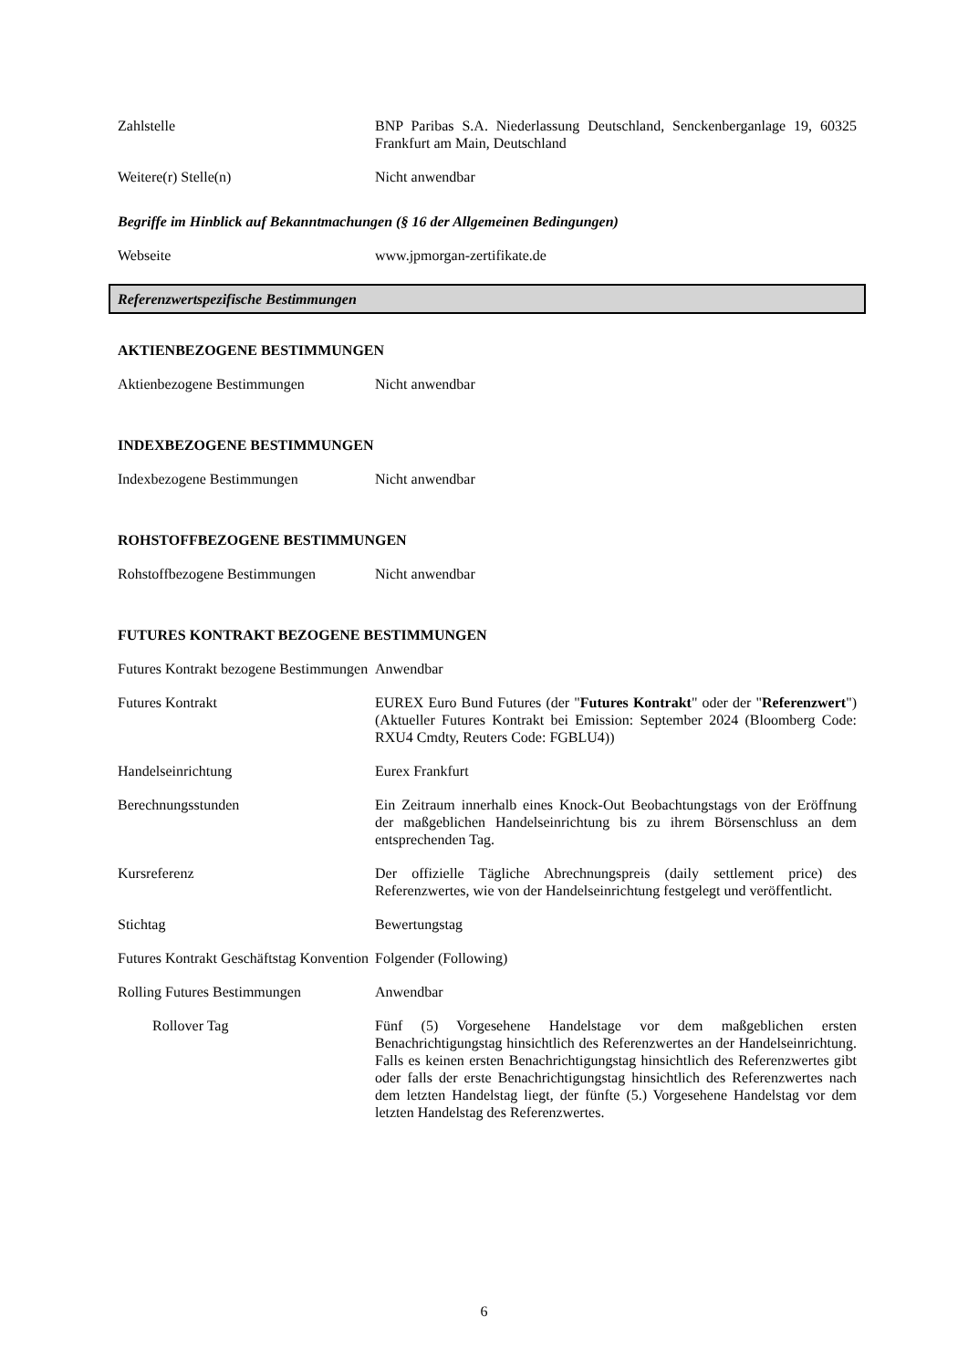Zahlstelle BNP Paribas S.A. Niederlassung Deutschland, Senckenberganlage 19, 60325 Frankfurt am Main, Deutschland
Weitere(r) Stelle(n) Nicht anwendbar
Begriffe im Hinblick auf Bekanntmachungen (§ 16 der Allgemeinen Bedingungen)
Webseite www.jpmorgan-zertifikate.de
Referenzwertspezifische Bestimmungen
AKTIENBEZOGENE BESTIMMUNGEN
Aktienbezogene Bestimmungen Nicht anwendbar
INDEXBEZOGENE BESTIMMUNGEN
Indexbezogene Bestimmungen Nicht anwendbar
ROHSTOFFBEZOGENE BESTIMMUNGEN
Rohstoffbezogene Bestimmungen Nicht anwendbar
FUTURES KONTRAKT BEZOGENE BESTIMMUNGEN
Futures Kontrakt bezogene Bestimmungen
Anwendbar
Futures Kontrakt EUREX Euro Bund Futures (der "Futures Kontrakt" oder der "Referenzwert") (Aktueller Futures Kontrakt bei Emission: September 2024 (Bloomberg Code: RXU4 Cmdty, Reuters Code: FGBLU4))
Handelseinrichtung Eurex Frankfurt
Berechnungsstunden Ein Zeitraum innerhalb eines Knock-Out Beobachtungstags von der Eröffnung der maßgeblichen Handelseinrichtung bis zu ihrem Börsenschluss an dem entsprechenden Tag.
Kursreferenz Der offizielle Tägliche Abrechnungspreis (daily settlement price) des Referenzwertes, wie von der Handelseinrichtung festgelegt und veröffentlicht.
Stichtag Bewertungstag
Futures Kontrakt Geschäftstag Konvention
Folgender (Following)
Rolling Futures Bestimmungen Anwendbar
Rollover Tag Fünf (5) Vorgesehene Handelstage vor dem maßgeblichen ersten Benachrichtigungstag hinsichtlich des Referenzwertes an der Handelseinrichtung. Falls es keinen ersten Benachrichtigungstag hinsichtlich des Referenzwertes gibt oder falls der erste Benachrichtigungstag hinsichtlich des Referenzwertes nach dem letzten Handelstag liegt, der fünfte (5.) Vorgesehene Handelstag vor dem letzten Handelstag des Referenzwertes.
6